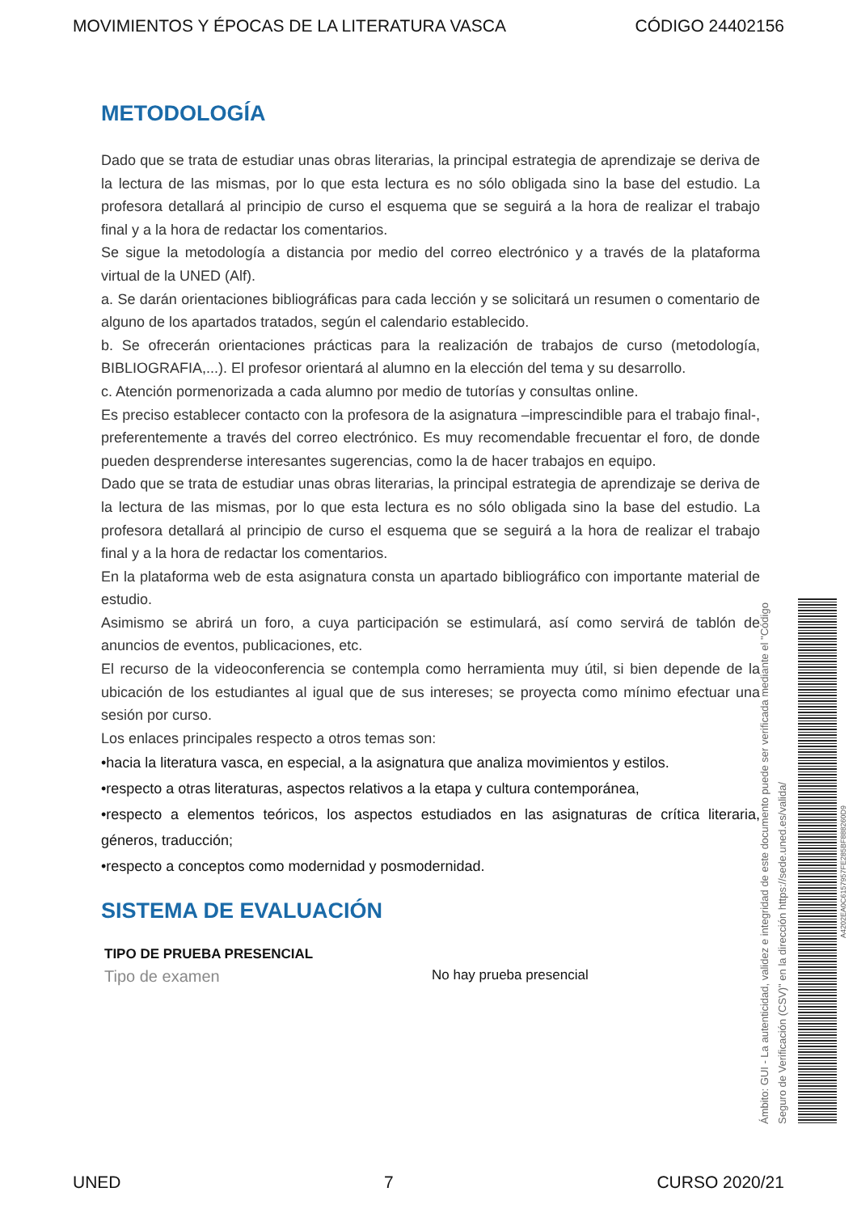MOVIMIENTOS Y ÉPOCAS DE LA LITERATURA VASCA CÓDIGO 24402156
METODOLOGÍA
Dado que se trata de estudiar unas obras literarias, la principal estrategia de aprendizaje se deriva de la lectura de las mismas, por lo que esta lectura es no sólo obligada sino la base del estudio. La profesora detallará al principio de curso el esquema que se seguirá a la hora de realizar el trabajo final y a la hora de redactar los comentarios.
Se sigue la metodología a distancia por medio del correo electrónico y a través de la plataforma virtual de la UNED (Alf).
a. Se darán orientaciones bibliográficas para cada lección y se solicitará un resumen o comentario de alguno de los apartados tratados, según el calendario establecido.
b. Se ofrecerán orientaciones prácticas para la realización de trabajos de curso (metodología, BIBLIOGRAFIA,...). El profesor orientará al alumno en la elección del tema y su desarrollo.
c. Atención pormenorizada a cada alumno por medio de tutorías y consultas online.
Es preciso establecer contacto con la profesora de la asignatura –imprescindible para el trabajo final-, preferentemente a través del correo electrónico. Es muy recomendable frecuentar el foro, de donde pueden desprenderse interesantes sugerencias, como la de hacer trabajos en equipo.
Dado que se trata de estudiar unas obras literarias, la principal estrategia de aprendizaje se deriva de la lectura de las mismas, por lo que esta lectura es no sólo obligada sino la base del estudio. La profesora detallará al principio de curso el esquema que se seguirá a la hora de realizar el trabajo final y a la hora de redactar los comentarios.
En la plataforma web de esta asignatura consta un apartado bibliográfico con importante material de estudio.
Asimismo se abrirá un foro, a cuya participación se estimulará, así como servirá de tablón de anuncios de eventos, publicaciones, etc.
El recurso de la videoconferencia se contempla como herramienta muy útil, si bien depende de la ubicación de los estudiantes al igual que de sus intereses; se proyecta como mínimo efectuar una sesión por curso.
Los enlaces principales respecto a otros temas son:
•hacia la literatura vasca, en especial, a la asignatura que analiza movimientos y estilos.
•respecto a otras literaturas, aspectos relativos a la etapa y cultura contemporánea,
•respecto a elementos teóricos, los aspectos estudiados en las asignaturas de crítica literaria, géneros, traducción;
•respecto a conceptos como modernidad y posmodernidad.
SISTEMA DE EVALUACIÓN
TIPO DE PRUEBA PRESENCIAL
Tipo de examen No hay prueba presencial
Ámbito: GUI - La autenticidad, validez e integridad de este documento puede ser verificada mediante el "Código Seguro de Verificación (CSV)" en la dirección https://sede.uned.es/valida/
A4202EA0C6157957FE285BF888260D9
UNED 7 CURSO 2020/21